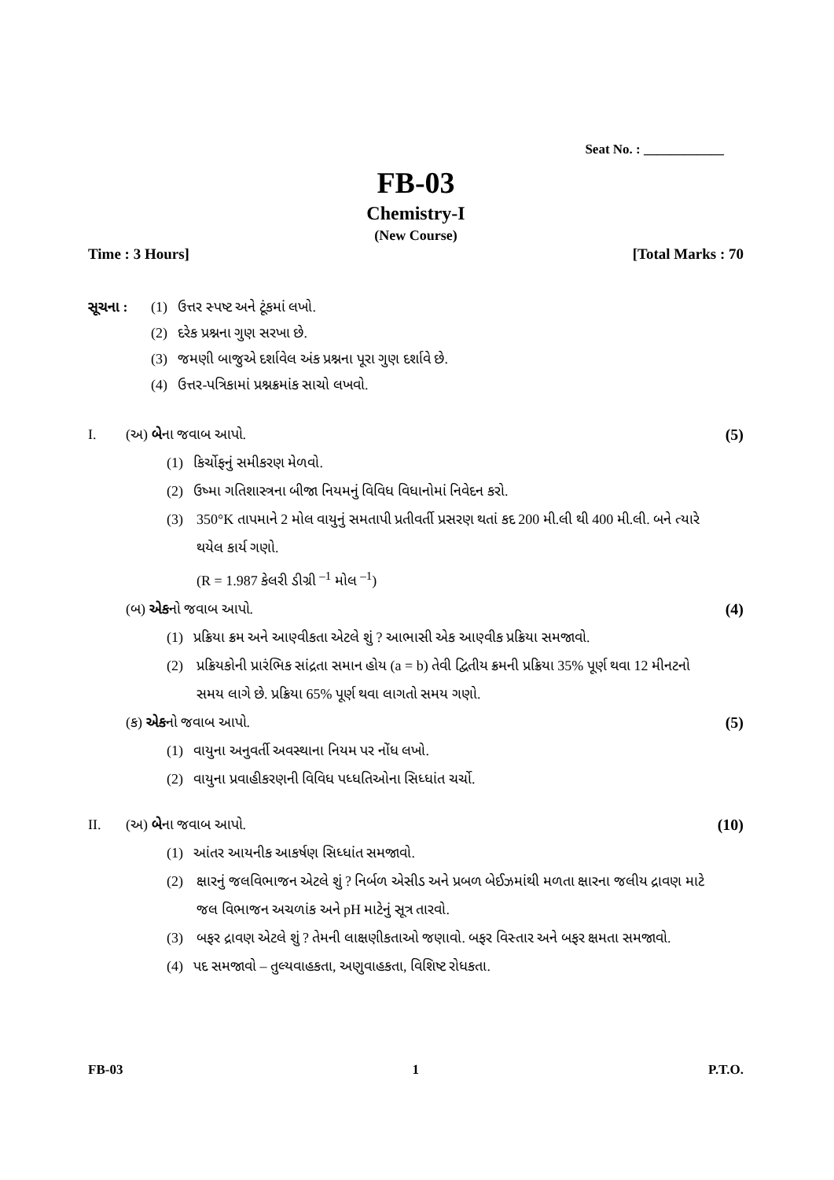Seat No. : ____________
FB-03
Chemistry-I
(New Course)
Time : 3 Hours] [Total Marks : 70
સૂચના : (1) ઉત્તર સ્પષ્ટ અને ટૂંકમાં લખો.
(2) દરેક પ્રશ્નના ગુણ સરખા છે.
(3) જમણી બાજુએ દર્શાવેલ અંક પ્રશ્નના પૂરા ગુણ દર્શાવે છે.
(4) ઉત્તર-પત્રિકામાં પ્રશ્નક્રમાંક સાચો લખવો.
I. (અ) બેના જવાબ આપો. (5)
(1) કિર્ચોફનું સમીકરણ મેળવો.
(2) ઉષ્મા ગતિશાસ્ત્રના બીજા નિયમનું વિવિધ વિધાનોમાં નિવેદન કરો.
(3) 350°K તાપમાને 2 મોલ વાયુનું સમતાપી પ્રતીવર્તી પ્રસરણ થતાં કદ 200 મી.લી થી 400 મી.લી. બને ત્યારે થયેલ કાર્ય ગણો.
(R = 1.987 કેલરી ડીગ્રી <sup>–1</sup> મોલ <sup>–1</sup>)
(બ) એકનો જવાબ આપો. (4)
(1) પ્રક્રિયા ક્રમ અને આણ્વીકતા એટલે શું ? આભાસી એક આણ્વીક પ્રક્રિયા સમજાવો.
(2) પ્રક્રિયકોની પ્રારંભિક સાંદ્રતા સમાન હોય (a = b) તેવી દ્વિતીય ક્રમની પ્રક્રિયા 35% પૂર્ણ થવા 12 મીનટનો સમય લાગે છે. પ્રક્રિયા 65% પૂર્ણ થવા લાગતો સમય ગણો.
(ક) એકનો જવાબ આપો. (5)
(1) વાયુના અનુવર્તી અવસ્થાના નિયમ પર નોંધ લખો.
(2) વાયુના પ્રવાહીકરણની વિવિધ પધ્ધતિઓના સિધ્ધાંત ચર્ચો.
II. (અ) બેના જવાબ આપો. (10)
(1) આંતર આયનીક આકર્ષણ સિધ્ધાંત સમજાવો.
(2) ક્ષારનું જલવિભાજન એટલે શું ? નિર્બળ એસીડ અને પ્રબળ બેઈઝમાંથી મળતા ક્ષારના જલીય દ્રાવણ માટે જલ વિભાજન અચળાંક અને pH માટેનું સૂત્ર તારવો.
(3) બફર દ્રાવણ એટલે શું ? તેમની લાક્ષણીકતાઓ જણાવો. બફર વિસ્તાર અને બફર ક્ષમતા સમજાવો.
(4) પદ સમજાવો – તુલ્યવાહકતા, અણુવાહકતા, વિશિષ્ટ રોધકતા.
FB-03 1 P.T.O.